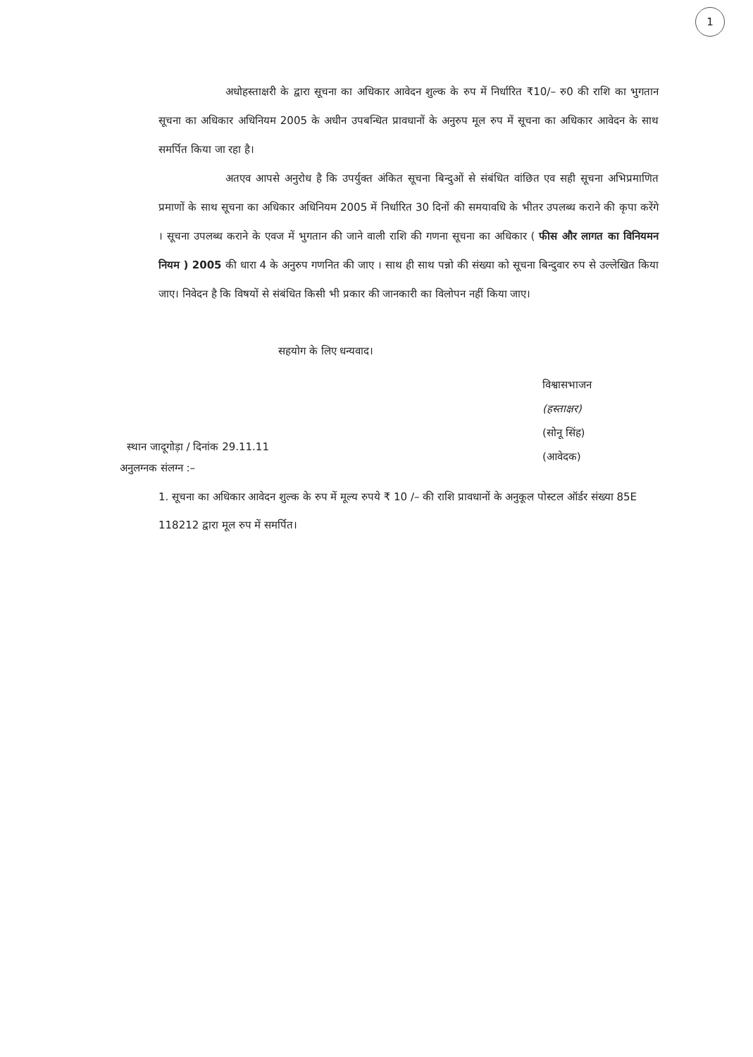1
अधोहस्ताक्षरी के द्वारा सूचना का अधिकार आवेदन शुल्क के रुप में निर्धारित ₹10/– रु0 की राशि का भुगतान सूचना का अधिकार अधिनियम 2005 के अधीन उपबन्धित प्रावधानों के अनुरुप मूल रुप में सूचना का अधिकार आवेदन के साथ समर्पित किया जा रहा है।
अतएव आपसे अनुरोध है कि उपर्युक्त अंकित सूचना बिन्दुओं से संबंधित वांछित एव सही सूचना अभिप्रमाणित प्रमाणों के साथ सूचना का अधिकार अधिनियम 2005 में निर्धारित 30 दिनों की समयावधि के भीतर उपलब्ध कराने की कृपा करेंगे । सूचना उपलब्ध कराने के एवज में भुगतान की जाने वाली राशि की गणना सूचना का अधिकार ( फीस और लागत का विनियमन नियम ) 2005 की धारा 4 के अनुरुप गणनित की जाए । साथ ही साथ पन्नो की संख्या को सूचना बिन्दुवार रुप से उल्लेखित किया जाए। निवेदन है कि विषयों से संबंधित किसी भी प्रकार की जानकारी का विलोपन नहीं किया जाए।
सहयोग के लिए धन्यवाद।
विश्वासभाजन
(हस्ताक्षर)
(सोनू सिंह)
(आवेदक)
स्थान जादूगोड़ा / दिनांक 29.11.11
अनुलग्नक संलग्न :–
1. सूचना का अधिकार आवेदन शुल्क के रुप में मूल्य रुपये ₹ 10 /– की राशि प्रावधानों के अनुकूल पोस्टल ऑर्डर संख्या 85E 118212 द्वारा मूल रुप में समर्पित।